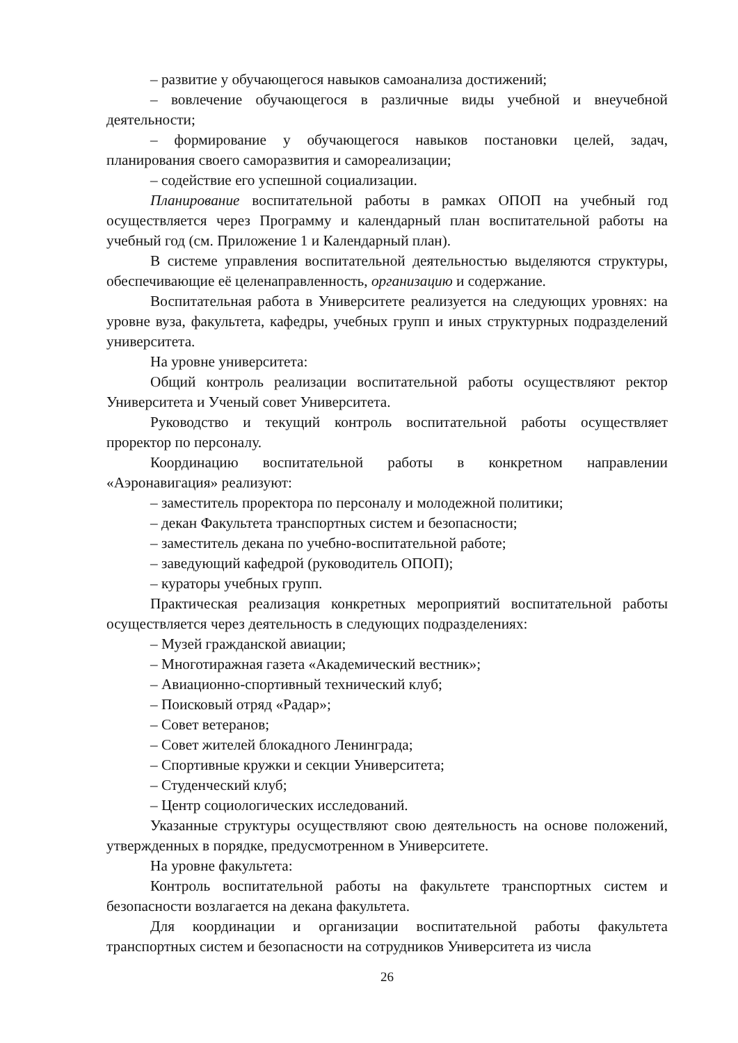– развитие у обучающегося навыков самоанализа достижений;
– вовлечение обучающегося в различные виды учебной и внеучебной деятельности;
– формирование у обучающегося навыков постановки целей, задач, планирования своего саморазвития и самореализации;
– содействие его успешной социализации.
Планирование воспитательной работы в рамках ОПОП на учебный год осуществляется через Программу и календарный план воспитательной работы на учебный год (см. Приложение 1 и Календарный план).
В системе управления воспитательной деятельностью выделяются структуры, обеспечивающие её целенаправленность, организацию и содержание.
Воспитательная работа в Университете реализуется на следующих уровнях: на уровне вуза, факультета, кафедры, учебных групп и иных структурных подразделений университета.
На уровне университета:
Общий контроль реализации воспитательной работы осуществляют ректор Университета и Ученый совет Университета.
Руководство и текущий контроль воспитательной работы осуществляет проректор по персоналу.
Координацию воспитательной работы в конкретном направлении «Аэронавигация» реализуют:
– заместитель проректора по персоналу и молодежной политики;
– декан Факультета транспортных систем и безопасности;
– заместитель декана по учебно-воспитательной работе;
– заведующий кафедрой (руководитель ОПОП);
– кураторы учебных групп.
Практическая реализация конкретных мероприятий воспитательной работы осуществляется через деятельность в следующих подразделениях:
– Музей гражданской авиации;
– Многотиражная газета «Академический вестник»;
– Авиационно-спортивный технический клуб;
– Поисковый отряд «Радар»;
– Совет ветеранов;
– Совет жителей блокадного Ленинграда;
– Спортивные кружки и секции Университета;
– Студенческий клуб;
– Центр социологических исследований.
Указанные структуры осуществляют свою деятельность на основе положений, утвержденных в порядке, предусмотренном в Университете.
На уровне факультета:
Контроль воспитательной работы на факультете транспортных систем и безопасности возлагается на декана факультета.
Для координации и организации воспитательной работы факультета транспортных систем и безопасности на сотрудников Университета из числа
26